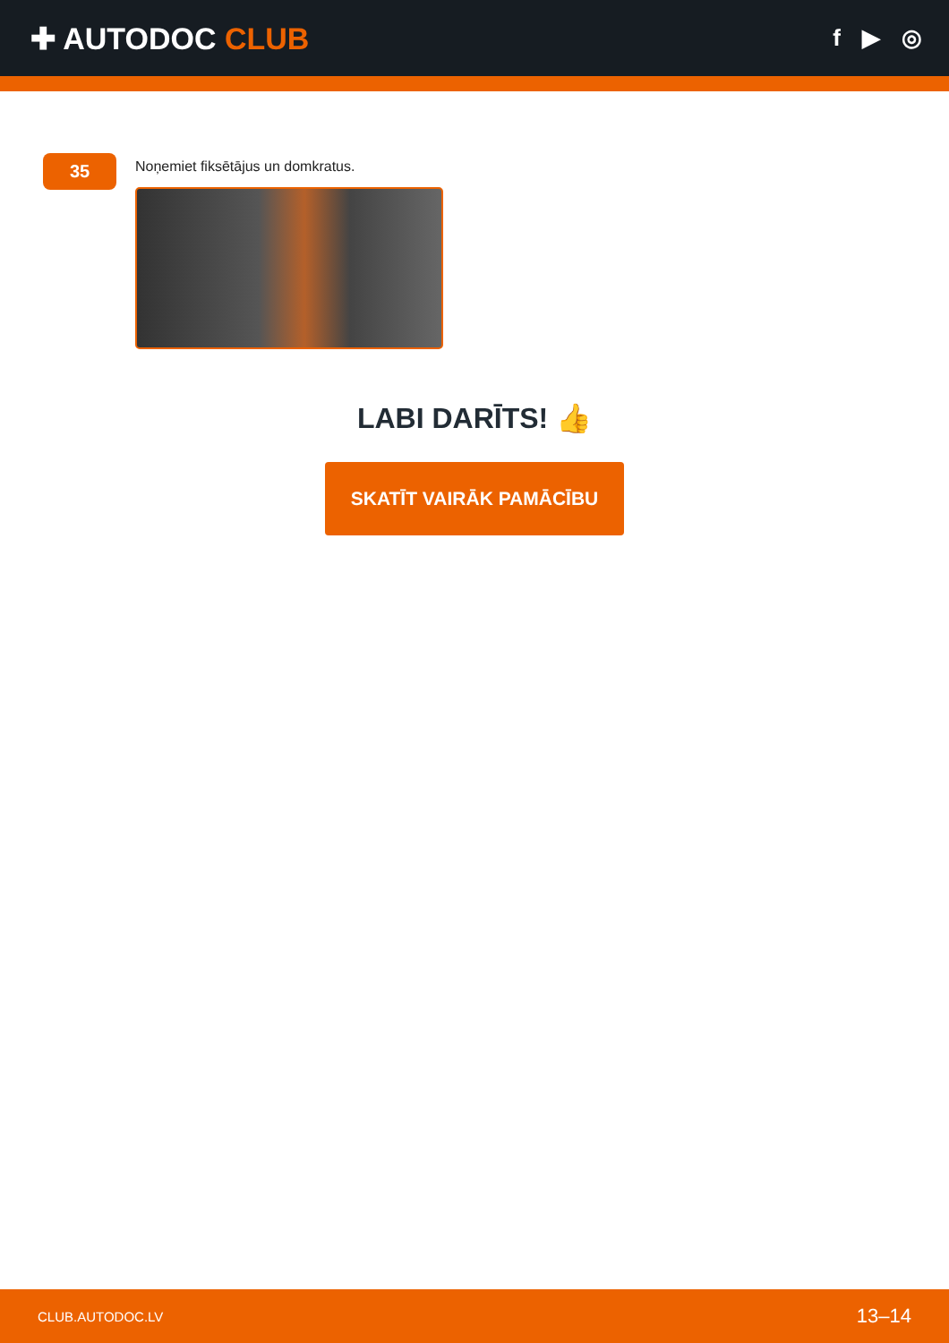✚ AUTODOC CLUB
f ▶ ◎
35
Noņemiet fiksētājus un domkratus.
LABI DARĪTS! 👍
SKATĪT VAIRĀK PAMĀCĪBU
CLUB.AUTODOC.LV 13–14